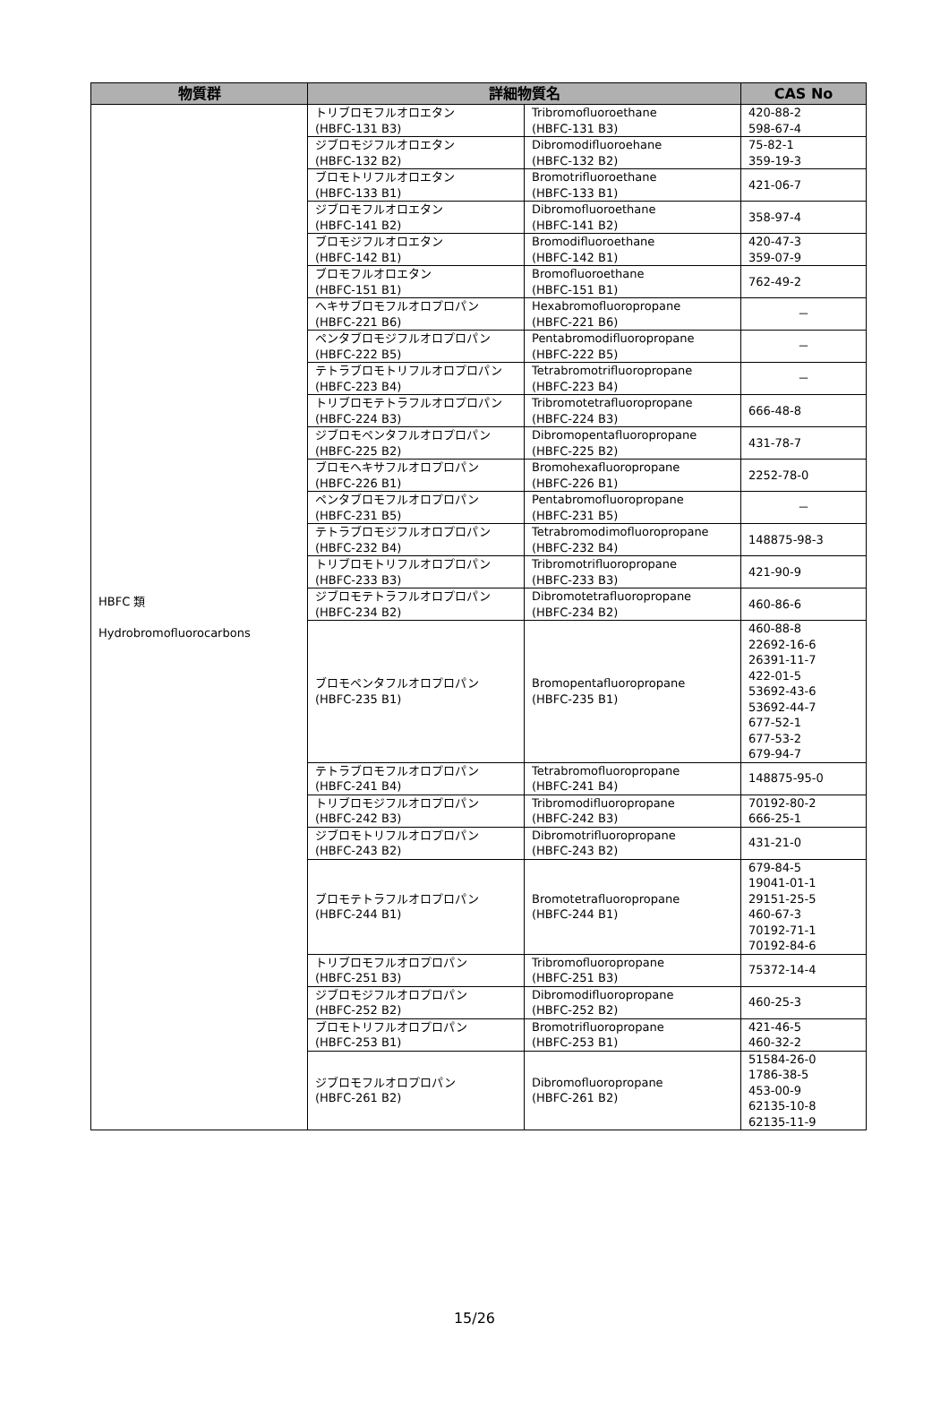| 物質群 | 詳細物質名 | | CAS No |
| --- | --- | --- | --- |
| HBFC 類 Hydrobromofluorocarbons | トリブロモフルオロエタン (HBFC-131 B3) | Tribromofluoroethane (HBFC-131 B3) | 420-88-2 598-67-4 |
| | ジブロモジフルオロエタン (HBFC-132 B2) | Dibromodifluoroehane (HBFC-132 B2) | 75-82-1 359-19-3 |
| | ブロモトリフルオロエタン (HBFC-133 B1) | Bromotrifluoroethane (HBFC-133 B1) | 421-06-7 |
| | ジブロモフルオロエタン (HBFC-141 B2) | Dibromofluoroethane (HBFC-141 B2) | 358-97-4 |
| | ブロモジフルオロエタン (HBFC-142 B1) | Bromodifluoroethane (HBFC-142 B1) | 420-47-3 359-07-9 |
| | ブロモフルオロエタン (HBFC-151 B1) | Bromofluoroethane (HBFC-151 B1) | 762-49-2 |
| | ヘキサブロモフルオロプロパン (HBFC-221 B6) | Hexabromofluoropropane (HBFC-221 B6) | － |
| | ペンタブロモジフルオロプロパン (HBFC-222 B5) | Pentabromodifluoropropane (HBFC-222 B5) | － |
| | テトラブロモトリフルオロプロパン (HBFC-223 B4) | Tetrabromotrifluoropropane (HBFC-223 B4) | － |
| | トリブロモテトラフルオロプロパン (HBFC-224 B3) | Tribromotetrafluoropropane (HBFC-224 B3) | 666-48-8 |
| | ジブロモペンタフルオロプロパン (HBFC-225 B2) | Dibromopentafluoropropane (HBFC-225 B2) | 431-78-7 |
| | ブロモヘキサフルオロプロパン (HBFC-226 B1) | Bromohexafluoropropane (HBFC-226 B1) | 2252-78-0 |
| | ペンタブロモフルオロプロパン (HBFC-231 B5) | Pentabromofluoropropane (HBFC-231 B5) | － |
| | テトラブロモジフルオロプロパン (HBFC-232 B4) | Tetrabromodimofluoropropane (HBFC-232 B4) | 148875-98-3 |
| | トリブロモトリフルオロプロパン (HBFC-233 B3) | Tribromotrifluoropropane (HBFC-233 B3) | 421-90-9 |
| | ジブロモテトラフルオロプロパン (HBFC-234 B2) | Dibromotetrafluoropropane (HBFC-234 B2) | 460-86-6 |
| | ブロモペンタフルオロプロパン (HBFC-235 B1) | Bromopentafluoropropane (HBFC-235 B1) | 460-88-8 22692-16-6 26391-11-7 422-01-5 53692-43-6 53692-44-7 677-52-1 677-53-2 679-94-7 |
| | テトラブロモフルオロプロパン (HBFC-241 B4) | Tetrabromofluoropropane (HBFC-241 B4) | 148875-95-0 |
| | トリブロモジフルオロプロパン (HBFC-242 B3) | Tribromodifluoropropane (HBFC-242 B3) | 70192-80-2 666-25-1 |
| | ジブロモトリフルオロプロパン (HBFC-243 B2) | Dibromotrifluoropropane (HBFC-243 B2) | 431-21-0 |
| | ブロモテトラフルオロプロパン (HBFC-244 B1) | Bromotetrafluoropropane (HBFC-244 B1) | 679-84-5 19041-01-1 29151-25-5 460-67-3 70192-71-1 70192-84-6 |
| | トリブロモフルオロプロパン (HBFC-251 B3) | Tribromofluoropropane (HBFC-251 B3) | 75372-14-4 |
| | ジブロモジフルオロプロパン (HBFC-252 B2) | Dibromodifluoropropane (HBFC-252 B2) | 460-25-3 |
| | ブロモトリフルオロプロパン (HBFC-253 B1) | Bromotrifluoropropane (HBFC-253 B1) | 421-46-5 460-32-2 |
| | ジブロモフルオロプロパン (HBFC-261 B2) | Dibromofluoropropane (HBFC-261 B2) | 51584-26-0 1786-38-5 453-00-9 62135-10-8 62135-11-9 |
15/26